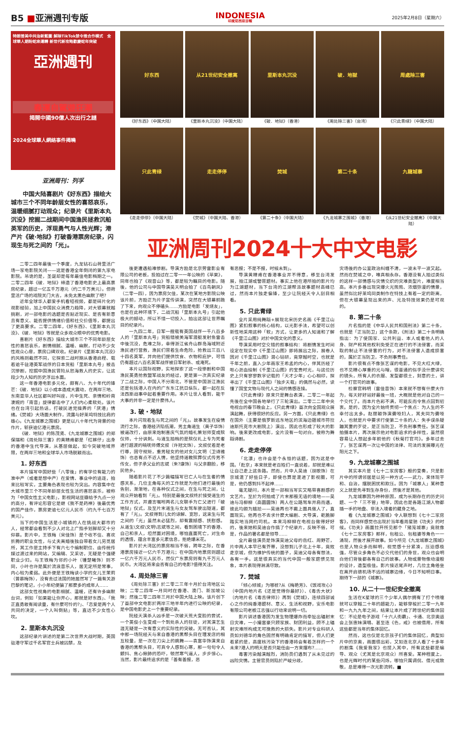B5 ■亚洲週刊专版
INDONESIA
印度尼西亚日報
2025年2月8日（星期六）
特朗普美中共治新藍圖 解除TikTok禁令推合作模式　全球華人期盼蛇來運轉 新世代新攻略歡慶蛇年突破
亞洲週刊
春運自駕遊狂潮
揭開中國90億人次出行之謎
2024全球華人網絡事件揭曉
亚洲周刊：列孚
中国大陆喜剧片《好东西》描绘大城市三个不同年龄层女性的喜怒哀乐，温暖细腻打动观众；纪录片《里斯本丸沉没》挖掘二战期间中国渔民拯救沉船英军的历史，浮现勇气与人性光辉；港产片《破·地狱》打破香港票房纪录，闪现生与死之间的「光」。
二零二四年最後一个季度，九龙钻石山荷里活广场一家电影院关闭——这是香港全年倒闭的第九家电影院。吊诡的是，圣诞却是每年最佳电影档期之一。二零二四年《破．地狱》缔造了香港电影史上最高票房纪录，超过一亿五千万港元（约二千万美元）。但荷里活广场的戏院关门大吉，未免太黑色幽默了吧?
近年全球华人都爱手机看短视频，都是碎片化的观影经验，加上中国民众消费力趋降，对大银幕就越挑剔，对一部电影的选题是否贴近现实、是否有新意且有意义、能否提供情绪价值和社交价值等，都提出了更高要求。二零二四年，《好东西》、《里斯本丸沉没》、《破．地狱》等就是众多观众眼中的优秀电影。
喜剧片《好东西》描绘大城市三个不同年龄层女性的喜怒哀乐，剧情细腻、温暖、幽默，打动不少女性观众心扉，票房口碑双收。纪录片《里斯本丸沉没》的风格则截然不同，它探索二战时期从香港启程、载着逾千驻港英军战俘的日本货船「里斯本丸号」被击沉惨剧，挖掘中国渔民冒险从怒海救人的史实，让这段少为人知的历史浮出水面。
这一年香港电影多元化，颇有八、九十年代的锋芒：《破．地狱》以小成本造成大震动，在两岸三地、东南亚华人社区都叫好叫座，片中生死、亲情和岭南凄婉的「南音」旋律都击中了人们内心柔软处。该片也在台湾引起热话，打破民进党操弄的「厌港」情绪。《焚城》大场面大制作，流露与好莱坞特技比肩的雄心。《九龙城寨之围城》更是以八十年代为背景的动作片，斩获逾亿港元票房。
《破．地狱》的陈茂贤、《九龙城寨之围城》的郑保瑞和《周处除三害》的黄精甫都是「红裤仔」出身的香港中生代导演，从基层做起，如今突破地域界限，在两岸三地和全球华人市场脱颖而出。
1. 好东西
本片描写中国好些「八零後」的有学位有能力的准中产（或者是想中产）在爱情、事业中的追逐，拍来比较写实，主要角色表现也较为突出。内容集中在大城市里三个不同年龄层女性生活的喜怒哀乐，被称为「中国女性主义电影」，影视网站豆瓣给予九点一分的高分，有评论形容它是继《我不是药神》後最优秀的国产佳作，票房更逾七亿元人民币（约九千七百万美元）。
当下的中国生活是小城镇的人在挑战大都市的人，经常都会看到不少人对北上广指手划脚却又十分仰慕。影片中，王铁梅（宋佳饰）是个收不住、喜欢折腾的职业女性，与丈夫离婚後独自带着女儿另觅居所，其工作是主持手下有六七个编制职位、由传统传媒过渡过来的网站，又编辑、又采访，无疑是个强硬职业少妇。与王铁梅为邻的小叶（锺楚曦饰）则不同，小叶也许是属於流浪音乐人，居无定所是常事，内心较为柔弱。此外便是王铁梅读小学的女儿王茉莉（曾慕梅饰），没有去过法国的她居然写了一篇有关游巴黎的笔记，小小年纪便骗了那麼多的成年人……
这部女性视角的电影细腻、温暖，还有许多幽默台词，例如「如果能让你开心，那就是好东西」、「我正直勇敢有阅读量，有什麼可怜的?」、「恋爱是两个人共同的决定，一个人叫倒贴」等，直达不少女性心坎。
2. 里斯本丸沉没
这部纪录片讲述的是第二次世界大战时期，英国驻港守军过千名军官士兵被囚禁，及
好东西
《好东西》（中国大陆）
从21世纪安全撤离
《里斯本丸沉没》（中国大陆）
里斯本丸沉没
《破．地狱》（香港）
破．地獄
《周处除三害》（台湾）
周處除三害
《只此青绿》（中国大陆）
只此青绿
《走走停停》（中国大陆）
走走停停
《焚城》（中国大陆、香港）
焚城
《第二十条》（中国大陆）
第二十条
《九龙城寨之围城》（香港）
九龍城寨
《从21世纪安全撤离》（中国大陆）
亚洲周刊2024十大中文电影
後更遭遇船难惨剧。导演方励是北京劳雷影业有限公司的老板，投拍过在二零一一年公映的《苹果》，同年也拍了《观音山》等，都是较为瞩目的电影。随後，他的公司与中国导演吴天明合拍了《百鸟朝凤》（二零一四），因为票房欠佳，某次在某地方影院公映该片前，方励正为片子宣传讲演，突然在大银幕前跪了下来，向观众不停磕头……方励是电影「发烧友」，也是在此种环境下，二战沉船「里斯本丸号」引起他极大的撼动，所以不惜一切投入，拍出这部让世界瞩目的纪录片。
一九四二年，日军一艘载有英国战俘一千八百多人的「里斯本丸号」货船错被美海军潜艇发射鱼雷击中後沉没，危难之际，幸得浙江省舟山群岛海域附近渔民进行营救，渔民们冒着生命危险，抢救出三百八十四名英军，并向他们提供饮食、衣物和庇护，可惜仍有超过八百名英军战俘被日军射杀、或淹死。
本片以国际视野，实地探索了这一段惨剧和中国渔民英勇抢救盟军战友的经过，更是第一次真实纪录了二战之际，中国人不分南北，不管是中国浙江渔民还是包括港人在内的广东东江抗日纵队，都一起在反法西斯战事中起着重要作用。本片让世人看到，能干大事的并非一定是什麼伟人。
3. 破・地狱
本片闪现着生与死之间的「光」。故事发生在疫情流行之际，香港经济陷低潮，男主角道生（黄子华饰）被逼改行，由原来炮制喜庆气氛的婚礼策划师变成殡仪师，十分讽刺。与道生拍档的是殡仪礼上专为死者进行超渡的喃呒师傅文叔（许冠文饰），文叔仗着是老行尊，固守规矩，重男轻女的他对女儿文玥（卫诗雅饰）也总有点不近人情，他坚持道教殡葬仪式传男不传女，但子承父业的志斌（朱?康饰）与父亲翻脸，移民他乡。
随着影片花了不少篇幅描写已亡人与在生者的情感关系，几位主角每天的工作就是为他们进行最後的告别，渐渐地，在各种仪式之间，在生与死之间，让观众开始看到「光」。特别是最後文叔终於接受道生的工作方式，并遵言嘱咐两名儿女联手为亡父进行「破地狱」仪式，及至片末道生与女友驾车驶出隧道，都有了「光」。文叔得到儿女的谅解、宽恕，这束生与死之间的「光」虽然未必猛烈，却有震撼感、抚慰感。从道生\文叔\文玥\志斌等之间，看到困境下的香港、自己和亲人，坦然面对困境，哪怕直面死亡，对生命的透悟，蕴含丰富多元素信息，拒绝爆米花。
影片於大湾区的票房相当不俗，跨年之际，在香港票房接近一亿六千万港元；在中国内地票房则超过一亿六千万元人民币，然仅广东票房则有九千万元人民币。大湾区将来会否有自己的电影?值得关注。
4. 周处除三害
《周处除三害》於二零二三年十月於台湾地区公映；二零二四年一月同时在香港、澳门、新加坡公映；然後二零二四年三月於中国大陆上映。该片创下了首部中文电影於两岸三地半年内进行公映的纪录，是中国电影史上一个重要纪录。
阮经天演杀人凶手是一次破天荒大变脸的尝试，一个英俊小生变成一个到处杀人的狂徒，对其演艺生涯无疑是一次有意义的实际性的突破。无可否认，其中那一场阮经天与来自香港的黑帮头目在理发店的相互较量，是一次在刀尖上的跳舞——袁富华饰演来自香港的黑帮头目，可真令人感到心寒，那一句句令人颤抖、焦心揪肺的恐吓，顿然寒气逼人，步步惊心。当然，影片最终追求的是「善有善报，恶
有恶报；不是不报，时候未到」。
导演黄精甫在香港事业并不得意，移至台湾发展，拍江湖或警匪题材。事实上他在港所拍的影片均为江湖题材，当下台湾的江湖帮派故事题材高峰已过，然而本片独走偏锋，至少让阮经天令人刮目相看。
5. 只此青绿
全片采用纯舞蹈+展现北宋历史名画《千里江山图》紧扣叙事的核心结构，以光影手法，希望可以创新性地采用这种「软」方式，让更多的人知道和了解《千里江山图》对於中国文化的意义。
导演采用时空交错的叙事结构：将剧情发生时间设定在现实中《千里江山图》即将展出之际，展卷人因对《千里江山图》潜心钻研，竟穿越时空，也就是千年之前，直入少年画家王希孟的内心，伴其历经了呕心沥血绘制《千里江山图》的宝贵时光，与这位历史上只有寥寥数字记载的「天才少年」心心相印，探寻出了《千里江山图》「独步天载」的偶然与必然，读懂了国宝文物与现代人之间的情感连接。
《只此青绿》原来只是舞台表演，二零二一年起先後在全中国各地举行了三轮演出。二零二二年中央电视台的春节晚会上，《只此青绿》首次向全国观众展演起舞，获得很好的反应。另一方面，《只此青绿》也在国外（主要是俄罗斯远东地区的滨海边疆城市符拉迪斯托克市大剧院上）演出，因此也形成了较大的影响。後来更改成电影，全片没有一句对白，被称为舞蹈诗剧。
6. 走走停停
「北漂」也许会是个永恒的话题，因为这是中国。「赴京」本来就是老百姓们一直说着，却就是难以让自己走上这条路。然而，片中人吴迪（胡歌饰）在京城混了好些日子，即使也算是混进了影视圈，可是，他仍感到抖不起神……
毫无疑问，本片是一部相当写实又略带喜剧感的文艺片。至於为何拍成了片末那般无语的境地——吴迪与冯柳柳（高圆圆饰）两人在公路驾车并肩而遇，彼此均颇为尴尬——吴迪再也不戴上面具做人了，直面现实。他再也不去求什麼大编剧、大导演，乾脆脚踏实地当网约司机。本来冯柳柳在电视台做得好好的，後来她和吴迪合作搞了个纪录片，反映不俗，可是，作品的署名都是领导……
全片最佳演员是饰演吴迪父母的岳红、周野芒，片中两人本早已有芥蒂，没想到儿子北上十年，竟败走京城，但为维护传统的面子，吴迪父母各有想法，各有一手。这是很真实的当代中国一般家庭惯见现象，本片表现得淋漓尽致。
7. 焚城
「倾心倾城」为哪桩?从《梅艳芳》、《饭戏攻心》（中国内地片名《还是觉得你最好》）、《毒舌大状》（内地片名《毒舌律师》）再到《焚城》，连续四部诚心之作的纯香港题材、意义、生活和视野，安乐电影有限公司老板江志强以行动来说明一切。
影片讲述香港因为发生物理爆炸而牵扯出辐射末日灾难，一小撮富豪只顾家族、财团利益，顾不上辐射灾难所构成无可挽救的大损失。影片对专业科研人员如刘德华的角色固然有明确肯定的描写，但人们更着紧的是，高度核污染下的香港将会有着怎样的一个未来?港人的明天是否只能任由一方来摆布?……
毒害污染越演越烈，消防员们遇到了从未见过的凶险灾情。主管官员则陷於严峻分歧，
灾场後的办公室政治纠缠不清，一波未平一波又起。然而在焚城之中，唯真相永存。香港没有人拍过类似的这样一部情感与灾情交织的灾难类型片，难度相当高。本片多番出现突爆火光熊熊、浓烟弥漫的情景，虽然似比好莱坞同类制作在特技上有着一定的距离，但在大银幕呈现出来的声、光及特技效果仍是可观的。
8. 第二十条
片名指的是《中华人民共和国刑法》第二十条，也就是「正当防卫」这个条款，《刑法》第二十条明确指出：为了使国家、公共利益、本人或者他人的人身、财产和其他权利免受正在进行的不法侵害，而采取的制止不法侵害的行为，对不法侵害人造成损害的，属於正当防卫，不负刑事责任。
影片很有点不像张艺谋的电影，不见大红大绿，也不见精心厚重的光与暗，很普通的似乎没什麼讲究的镜头，所有人的衣服、发型都很土，刻意的土，讲一个打官司的故事。
检察官韩明（雷佳音饰）本来就不想有什麼大作为，每天好好站好最後一班，大概就是他对自己的一个交代了。而本片色彩不满，可能反而令焦点回到初衷。是的，因为全片始终贯彻一个焦点：为人生的不幸付出太多。赵丽颖饰演聋哑妇人，其夫同为聋哑人，也就是片中要求行使第二十条的人：失手误杀疑蹦其妻的歹徒，是正当防卫，不负刑事责任。张艺谋拍摄本片，再次展示他对电影追求的多样性，虽然很容易让人想起多年前他的《秋菊打官司》。多年过去了，张艺谋再一次让中国的法律、司法的发展曝光在阳光之下。
9. 九龙城寨之围城
其实本片是《七十二家房客》般的变奏，只是影片中的所谓邻居是以另一种方式——武力，来体现平和、自治，摆脱困扰和欺压。因为「城寨人」某种意义上就是先寻到生存身份，然後才是其他。
九龙城寨因为种种原因，成为长期存在的历史问题、一个「三不管」地带，因此也是各路江湖人物都插一手的地盘、非法入境者的藏身之地。
看《九龙城寨之围城》令人联想到《七十二家房客》，而同样感觉也出现於当年看周星驰《功夫》的时候。《功夫》画面拉开所见那个「猪笼城寨」竟就像《七十二家房客》那样，包租公、包租婆等角色一一涌现，然後才展开故事。如今所见《九龙城寨之围城》也是人物众多而鲜明，视觉感十分紧凑，压迫感极强，尽管众多角色不必交代他们的身世，观众也会明白他们背後都各有自己的故事。人物或景物像动漫般的设计，造型极佳。影片接近尾声时，几位主角倦坐在离开启德机场不远的城寨边缘，今日不知明日事。期待下一部的《城寨》。
10. 从二十一世纪安全撤离
生活在K星球的三个少年人偶尔拥有了打个喷嚏就可以穿越二十年的超能力，能够穿梭於二零一九年和一九九九年之间，结果让本片成了跨世纪的集体回忆：不论是电子游戏「十六人街霸」、卡通、北京奥运会上张惠妹演唱、甚至连《色，戒》也被借用，所有这些都是当年的集体回忆。
然而，这也仅是北京孩子们的集体回忆，典型如片中的京奥，画面很出彩，又如连北京人看了十多年的剧集《我爱我家》也揽入其中，所有这些都是编导、观众（尤其是北京观众）所喜爱。某种程度上，也是光辉时代的某些闪烁，哪怕只属调侃、借光或致敬，总是难得一次光影流转。■